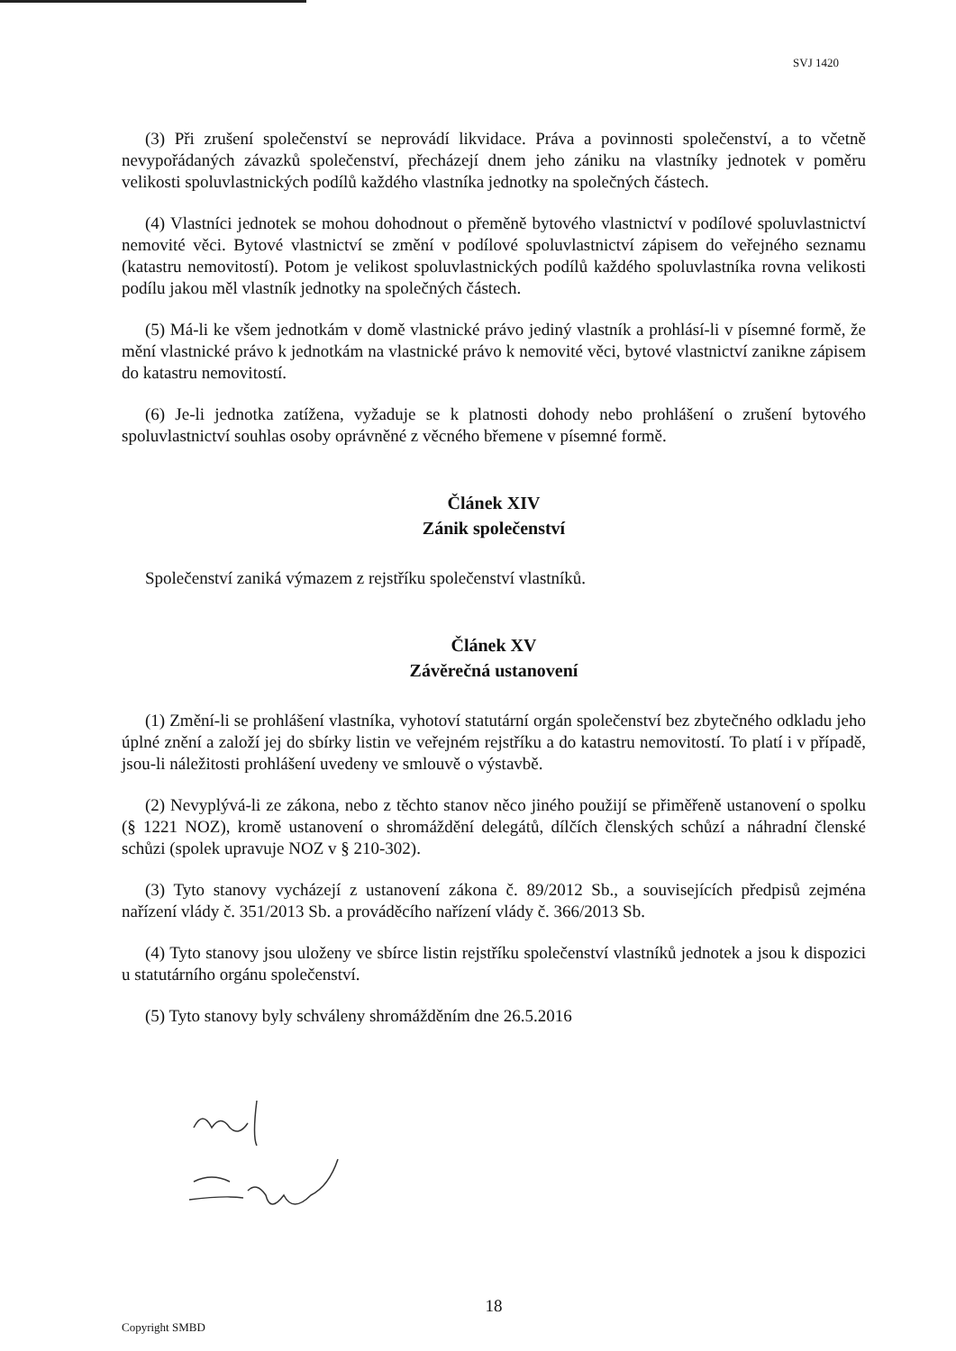SVJ 1420
(3) Při zrušení společenství se neprovádí likvidace. Práva a povinnosti společenství, a to včetně nevypořádaných závazků společenství, přecházejí dnem jeho zániku na vlastníky jednotek v poměru velikosti spoluvlastnických podílů každého vlastníka jednotky na společných částech.
(4) Vlastníci jednotek se mohou dohodnout o přeměně bytového vlastnictví v podílové spoluvlastnictví nemovité věci. Bytové vlastnictví se změní v podílové spoluvlastnictví zápisem do veřejného seznamu (katastru nemovitostí). Potom je velikost spoluvlastnických podílů každého spoluvlastníka rovna velikosti podílu jakou měl vlastník jednotky na společných částech.
(5) Má-li ke všem jednotkám v domě vlastnické právo jediný vlastník a prohlásí-li v písemné formě, že mění vlastnické právo k jednotkám na vlastnické právo k nemovité věci, bytové vlastnictví zanikne zápisem do katastru nemovitostí.
(6) Je-li jednotka zatížena, vyžaduje se k platnosti dohody nebo prohlášení o zrušení bytového spoluvlastnictví souhlas osoby oprávněné z věcného břemene v písemné formě.
Článek XIV
Zánik společenství
Společenství zaniká výmazem z rejstříku společenství vlastníků.
Článek XV
Závěrečná ustanovení
(1) Změní-li se prohlášení vlastníka, vyhotoví statutární orgán společenství bez zbytečného odkladu jeho úplné znění a založí jej do sbírky listin ve veřejném rejstříku a do katastru nemovitostí. To platí i v případě, jsou-li náležitosti prohlášení uvedeny ve smlouvě o výstavbě.
(2) Nevyplývá-li ze zákona, nebo z těchto stanov něco jiného použijí se přiměřeně ustanovení o spolku (§ 1221 NOZ), kromě ustanovení o shromáždění delegátů, dílčích členských schůzí a náhradní členské schůzi (spolek upravuje NOZ v § 210-302).
(3) Tyto stanovy vycházejí z ustanovení zákona č. 89/2012 Sb., a souvisejících předpisů zejména nařízení vlády č. 351/2013 Sb. a prováděcího nařízení vlády č. 366/2013 Sb.
(4) Tyto stanovy jsou uloženy ve sbírce listin rejstříku společenství vlastníků jednotek a jsou k dispozici u statutárního orgánu společenství.
(5) Tyto stanovy byly schváleny shromážděním dne 26.5.2016
18
Copyright SMBD